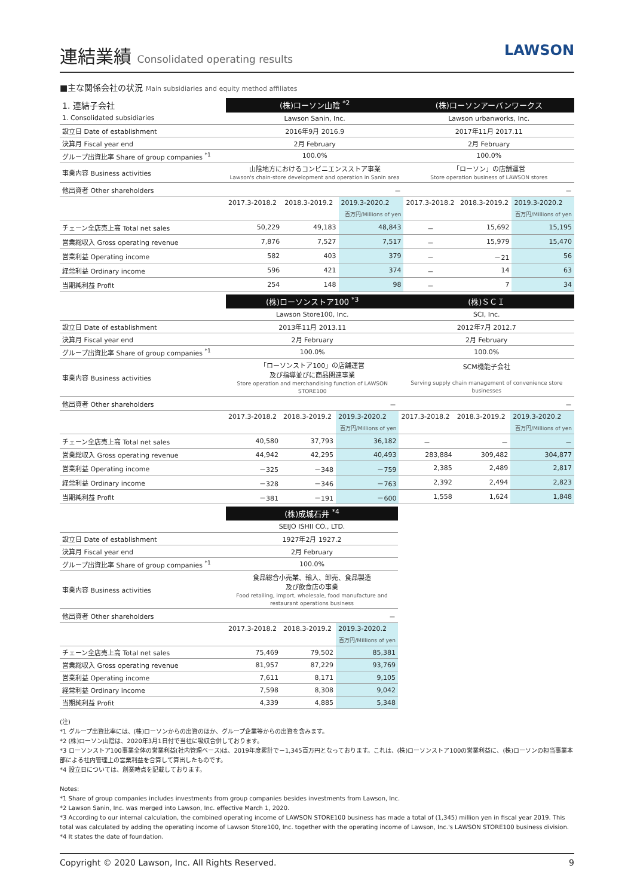連結業績 Consolidated operating results
LAWSON
■主な関係会社の状況 Main subsidiaries and equity method affiliates
| 1. 連結子会社 | (株)ローソン山陰 <sup>*2</sup> | | | (株)ローソンアーバンワークス | | |
| 1. Consolidated subsidiaries | Lawson Sanin, Inc. | | | Lawson urbanworks, Inc. | | |
| 設立日 Date of establishment | 2016年9月 2016.9 | | | 2017年11月 2017.11 | | |
| 決算月 Fiscal year end | 2月 February | | | 2月 February | | |
| グループ出資比率 Share of group companies <sup>*1</sup> | 100.0% | | | 100.0% | | |
| 事業内容 Business activities | 山陰地方におけるコンビニエンスストア事業 Lawson's chain-store development and operation in Sanin area | | | 「ローソン」の店舗運営 Store operation business of LAWSON stores | | |
| 他出資者 Other shareholders | － | | | － | | |
| | 2017.3-2018.2 | 2018.3-2019.2 | 2019.3-2020.2 | 2017.3-2018.2 | 2018.3-2019.2 | 2019.3-2020.2 |
| | | | 百万円/Millions of yen | | | 百万円/Millions of yen |
| チェーン全店売上高 Total net sales | 50,229 | 49,183 | 48,843 | － | 15,692 | 15,195 |
| 営業総収入 Gross operating revenue | 7,876 | 7,527 | 7,517 | － | 15,979 | 15,470 |
| 営業利益 Operating income | 582 | 403 | 379 | － | －21 | 56 |
| 経常利益 Ordinary income | 596 | 421 | 374 | － | 14 | 63 |
| 当期純利益 Profit | 254 | 148 | 98 | － | 7 | 34 |
| | (株)ローソンストア100 <sup>*3</sup> | | | (株)ＳＣＩ | | |
| | Lawson Store100, Inc. | | | SCI, Inc. | | |
| 設立日 Date of establishment | 2013年11月 2013.11 | | | 2012年7月 2012.7 | | |
| 決算月 Fiscal year end | 2月 February | | | 2月 February | | |
| グループ出資比率 Share of group companies <sup>*1</sup> | 100.0% | | | 100.0% | | |
| 事業内容 Business activities | 「ローソンストア100」の店舗運営 及び指導並びに商品関連事業 Store operation and merchandising function of LAWSON STORE100 | | | SCM機能子会社 Serving supply chain management of convenience store businesses | | |
| 他出資者 Other shareholders | － | | | － | | |
| | 2017.3-2018.2 | 2018.3-2019.2 | 2019.3-2020.2 | 2017.3-2018.2 | 2018.3-2019.2 | 2019.3-2020.2 |
| | | | 百万円/Millions of yen | | | 百万円/Millions of yen |
| チェーン全店売上高 Total net sales | 40,580 | 37,793 | 36,182 | － | － | － |
| 営業総収入 Gross operating revenue | 44,942 | 42,295 | 40,493 | 283,884 | 309,482 | 304,877 |
| 営業利益 Operating income | －325 | －348 | －759 | 2,385 | 2,489 | 2,817 |
| 経常利益 Ordinary income | －328 | －346 | －763 | 2,392 | 2,494 | 2,823 |
| 当期純利益 Profit | －381 | －191 | －600 | 1,558 | 1,624 | 1,848 |
| | (株)成城石井 <sup>*4</sup> | | |
| | SEIJO ISHII CO., LTD. | | |
| 設立日 Date of establishment | 1927年2月 1927.2 | | |
| 決算月 Fiscal year end | 2月 February | | |
| グループ出資比率 Share of group companies <sup>*1</sup> | 100.0% | | |
| 事業内容 Business activities | 食品総合小売業、輸入、卸売、食品製造 及び飲食店の事業 Food retailing, import, wholesale, food manufacture and restaurant operations business | | |
| 他出資者 Other shareholders | － | | |
| | 2017.3-2018.2 | 2018.3-2019.2 | 2019.3-2020.2 |
| | | | 百万円/Millions of yen |
| チェーン全店売上高 Total net sales | 75,469 | 79,502 | 85,381 |
| 営業総収入 Gross operating revenue | 81,957 | 87,229 | 93,769 |
| 営業利益 Operating income | 7,611 | 8,171 | 9,105 |
| 経常利益 Ordinary income | 7,598 | 8,308 | 9,042 |
| 当期純利益 Profit | 4,339 | 4,885 | 5,348 |
(注)
*1 グループ出資比率には、(株)ローソンからの出資のほか、グループ企業等からの出資を含みます。
*2 (株)ローソン山陰は、2020年3月1日付で当社に吸収合併しております。
*3 ローソンストア100事業全体の営業利益(社内管理ベース)は、2019年度累計で－1,345百万円となっております。これは、(株)ローソンストア100の営業利益に、(株)ローソンの担当事業本部による社内管理上の営業利益を合算して算出したものです。
*4 設立日については、創業時点を記載しております。
Notes:
*1 Share of group companies includes investments from group companies besides investments from Lawson, Inc.
*2 Lawson Sanin, Inc. was merged into Lawson, Inc. effective March 1, 2020.
*3 According to our internal calculation, the combined operating income of LAWSON STORE100 business has made a total of (1,345) million yen in fiscal year 2019. This total was calculated by adding the operating income of Lawson Store100, Inc. together with the operating income of Lawson, Inc.'s LAWSON STORE100 business division.
*4 It states the date of foundation.
Copyright © 2020 Lawson, Inc. All Rights Reserved. 9